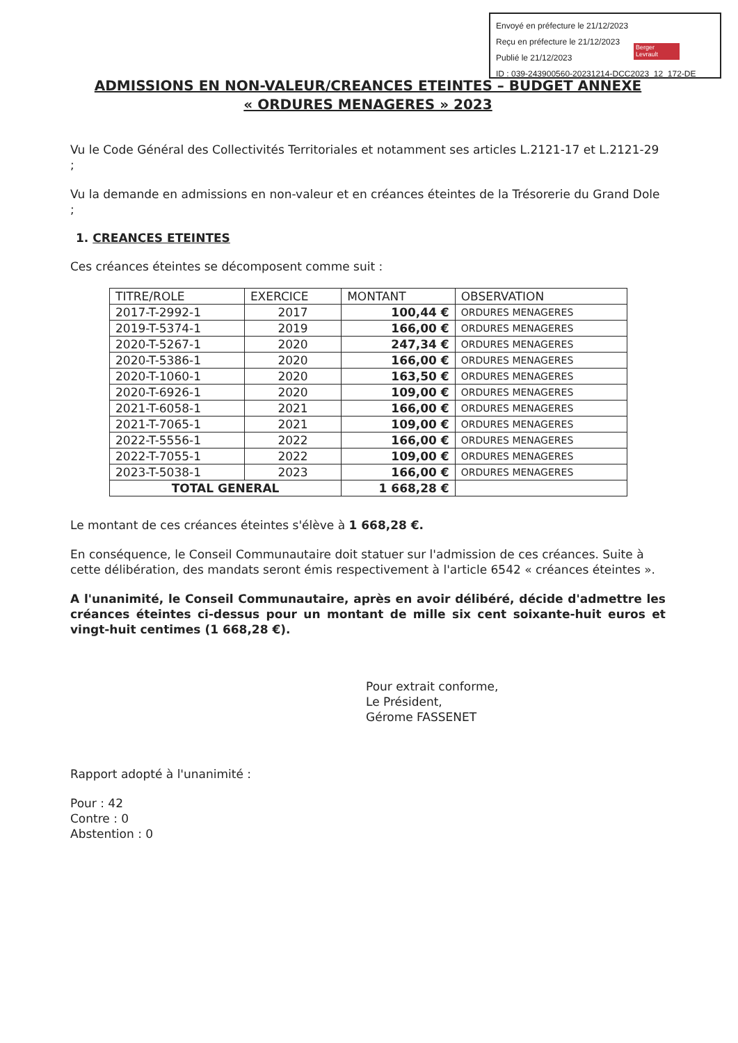Envoyé en préfecture le 21/12/2023
Reçu en préfecture le 21/12/2023
Publié le 21/12/2023
ID : 039-243900560-20231214-DCC2023_12_172-DE
Berger Levrault
ADMISSIONS EN NON-VALEUR/CREANCES ETEINTES – BUDGET ANNEXE
« ORDURES MENAGERES » 2023
Vu le Code Général des Collectivités Territoriales et notamment ses articles L.2121-17 et L.2121-29 ;
Vu la demande en admissions en non-valeur et en créances éteintes de la Trésorerie du Grand Dole ;
1. CREANCES ETEINTES
Ces créances éteintes se décomposent comme suit :
| TITRE/ROLE | EXERCICE | MONTANT | OBSERVATION |
| --- | --- | --- | --- |
| 2017-T-2992-1 | 2017 | 100,44 € | ORDURES MENAGERES |
| 2019-T-5374-1 | 2019 | 166,00 € | ORDURES MENAGERES |
| 2020-T-5267-1 | 2020 | 247,34 € | ORDURES MENAGERES |
| 2020-T-5386-1 | 2020 | 166,00 € | ORDURES MENAGERES |
| 2020-T-1060-1 | 2020 | 163,50 € | ORDURES MENAGERES |
| 2020-T-6926-1 | 2020 | 109,00 € | ORDURES MENAGERES |
| 2021-T-6058-1 | 2021 | 166,00 € | ORDURES MENAGERES |
| 2021-T-7065-1 | 2021 | 109,00 € | ORDURES MENAGERES |
| 2022-T-5556-1 | 2022 | 166,00 € | ORDURES MENAGERES |
| 2022-T-7055-1 | 2022 | 109,00 € | ORDURES MENAGERES |
| 2023-T-5038-1 | 2023 | 166,00 € | ORDURES MENAGERES |
| TOTAL GENERAL | | 1 668,28 € | |
Le montant de ces créances éteintes s'élève à 1 668,28 €.
En conséquence, le Conseil Communautaire doit statuer sur l'admission de ces créances. Suite à cette délibération, des mandats seront émis respectivement à l'article 6542 « créances éteintes ».
A l'unanimité, le Conseil Communautaire, après en avoir délibéré, décide d'admettre les créances éteintes ci-dessus pour un montant de mille six cent soixante-huit euros et vingt-huit centimes (1 668,28 €).
Pour extrait conforme,
Le Président,
Gérome FASSENET
Rapport adopté à l'unanimité :
Pour : 42
Contre : 0
Abstention : 0